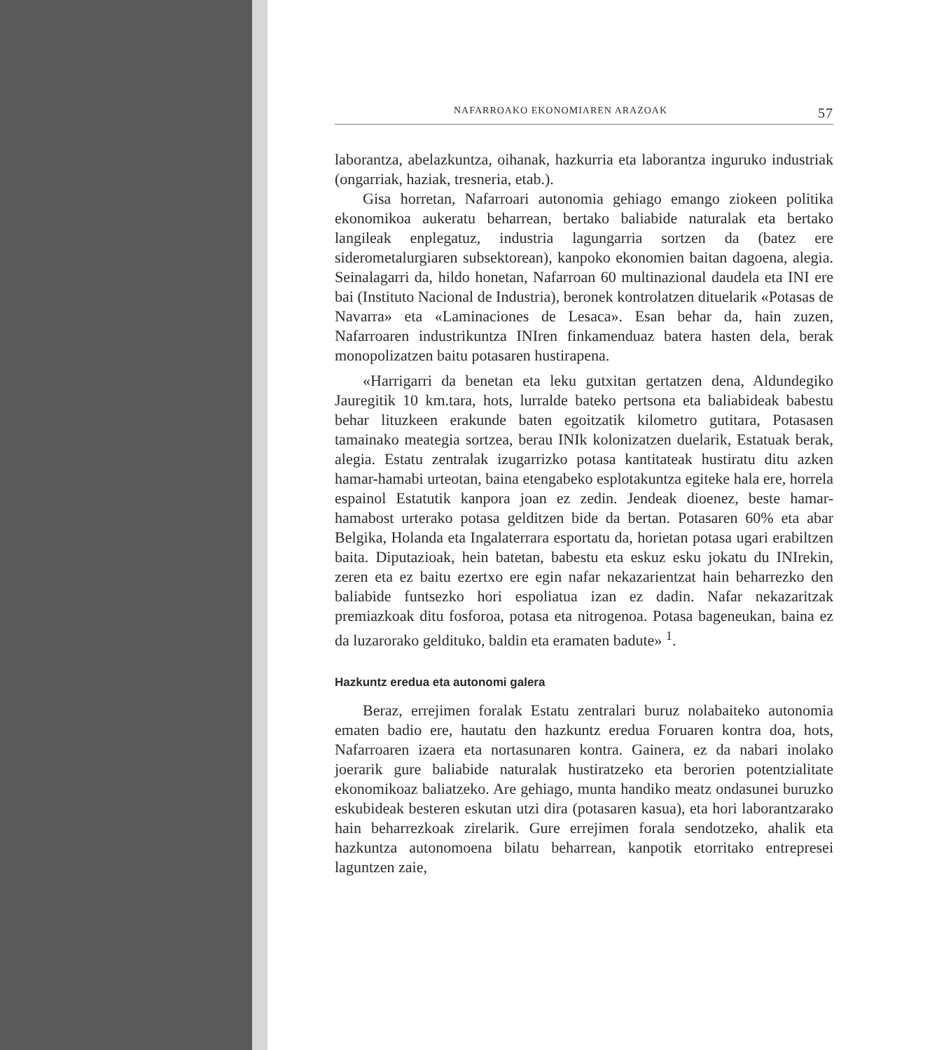NAFARROAKO EKONOMIAREN ARAZOAK 57
laborantza, abelazkuntza, oihanak, hazkurria eta laborantza inguruko industriak (ongarriak, haziak, tresneria, etab.).
Gisa horretan, Nafarroari autonomia gehiago emango ziokeen politika ekonomikoa aukeratu beharrean, bertako baliabide naturalak eta bertako langileak enplegatuz, industria lagungarria sortzen da (batez ere siderometalurgiaren subsektorean), kanpoko ekonomien baitan dagoena, alegia. Seinalagarri da, hildo honetan, Nafarroan 60 multinazional daudela eta INI ere bai (Instituto Nacional de Industria), beronek kontrolatzen dituelarik «Potasas de Navarra» eta «Laminaciones de Lesaca». Esan behar da, hain zuzen, Nafarroaren industrikuntza INIren finkamenduaz batera hasten dela, berak monopolizatzen baitu potasaren hustirapena.
«Harrigarri da benetan eta leku gutxitan gertatzen dena, Aldundegiko Jauregitik 10 km.tara, hots, lurralde bateko pertsona eta baliabideak babestu behar lituzkeen erakunde baten egoitzatik kilometro gutitara, Potasasen tamainako meategia sortzea, berau INIk kolonizatzen duelarik, Estatuak berak, alegia. Estatu zentralak izugarrizko potasa kantitateak hustiratu ditu azken hamar-hamabi urteotan, baina etengabeko esplotakuntza egiteke hala ere, horrela espainol Estatutik kanpora joan ez zedin. Jendeak dioenez, beste hamar-hamabost urterako potasa gelditzen bide da bertan. Potasaren 60% eta abar Belgika, Holanda eta Ingalaterrara esportatu da, horietan potasa ugari erabiltzen baita. Diputazioak, hein batetan, babestu eta eskuz esku jokatu du INIrekin, zeren eta ez baitu ezertxo ere egin nafar nekazarientzat hain beharrezko den baliabide funtsezko hori espoliatua izan ez dadin. Nafar nekazaritzak premiazkoak ditu fosforoa, potasa eta nitrogenoa. Potasa bageneukan, baina ez da luzarorako gelditukо, baldin eta eramaten badute» <sup>1</sup>.
Hazkuntz eredua eta autonomi galera
Beraz, errejimen foralak Estatu zentralari buruz nolabaiteko autonomia ematen badio ere, hautatu den hazkuntz eredua Foruaren kontra doa, hots, Nafarroaren izaera eta nortasunaren kontra. Gainera, ez da nabari inolako joerarik gure baliabide naturalak hustiratzeko eta berorien potentzialitate ekonomikoaz baliatzeko. Are gehiago, munta handiko meatz ondasunei buruzko eskubideak besteren eskutan utzi dira (potasaren kasua), eta hori laborantzarako hain beharrezkoak zirelarik. Gure errejimen forala sendotzeko, ahalik eta hazkuntza autonomoena bilatu beharrean, kanpotik etorritako entrepresei laguntzen zaie,